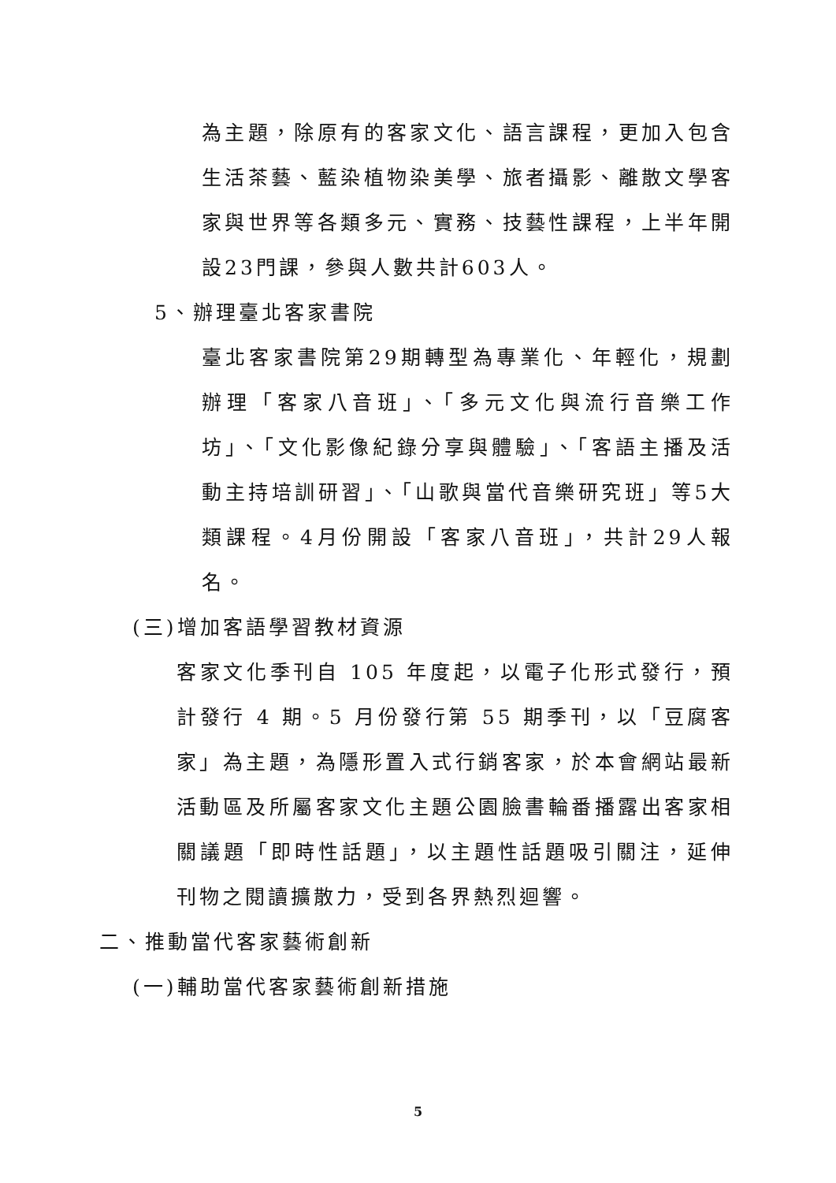為主題，除原有的客家文化、語言課程，更加入包含生活茶藝、藍染植物染美學、旅者攝影、離散文學客家與世界等各類多元、實務、技藝性課程，上半年開設23門課，參與人數共計603人。
5、辦理臺北客家書院
臺北客家書院第29期轉型為專業化、年輕化，規劃辦理「客家八音班」、「多元文化與流行音樂工作坊」、「文化影像紀錄分享與體驗」、「客語主播及活動主持培訓研習」、「山歌與當代音樂研究班」等5大類課程。4月份開設「客家八音班」，共計29人報名。
(三)增加客語學習教材資源
客家文化季刊自 105 年度起，以電子化形式發行，預計發行 4 期。5 月份發行第 55 期季刊，以「豆腐客家」為主題，為隱形置入式行銷客家，於本會網站最新活動區及所屬客家文化主題公園臉書輪番播露出客家相關議題「即時性話題」，以主題性話題吸引關注，延伸刊物之閱讀擴散力，受到各界熱烈迴響。
二、推動當代客家藝術創新
(一)輔助當代客家藝術創新措施
5